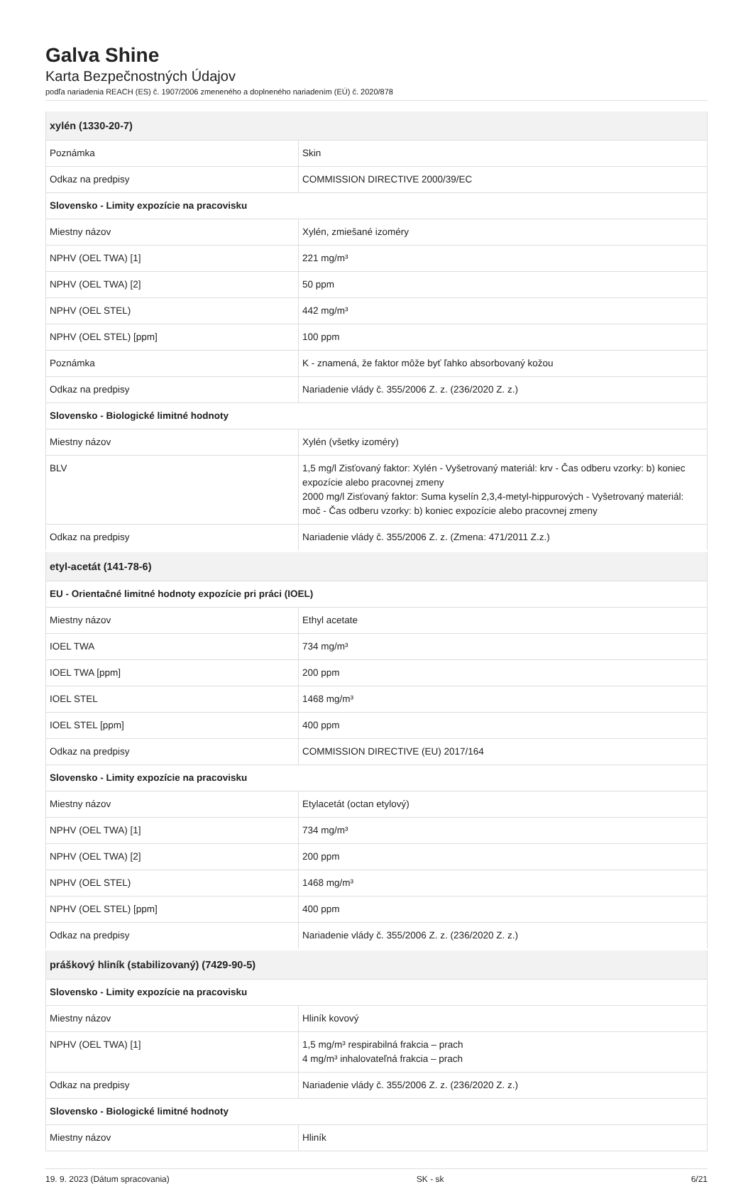Galva Shine
Karta Bezpečnostných Údajov
podľa nariadenia REACH (ES) č. 1907/2006 zmeneného a doplneného nariadením (EÚ) č. 2020/878
| xylén (1330-20-7) | |
| Poznámka | Skin |
| Odkaz na predpisy | COMMISSION DIRECTIVE 2000/39/EC |
| Slovensko - Limity expozície na pracovisku | |
| Miestny názov | Xylén, zmiešané izoméry |
| NPHV (OEL TWA) [1] | 221 mg/m³ |
| NPHV (OEL TWA) [2] | 50 ppm |
| NPHV (OEL STEL) | 442 mg/m³ |
| NPHV (OEL STEL) [ppm] | 100 ppm |
| Poznámka | K - znamená, že faktor môže byť ľahko absorbovaný kožou |
| Odkaz na predpisy | Nariadenie vlády č. 355/2006 Z. z. (236/2020 Z. z.) |
| Slovensko - Biologické limitné hodnoty | |
| Miestny názov | Xylén (všetky izoméry) |
| BLV | 1,5 mg/l Zisťovaný faktor: Xylén - Vyšetrovaný materiál: krv - Čas odberu vzorky: b) koniec expozície alebo pracovnej zmeny 2000 mg/l Zisťovaný faktor: Suma kyselín 2,3,4-metyl-hippurových - Vyšetrovaný materiál: moč - Čas odberu vzorky: b) koniec expozície alebo pracovnej zmeny |
| Odkaz na predpisy | Nariadenie vlády č. 355/2006 Z. z. (Zmena: 471/2011 Z.z.) |
| etyl-acetát (141-78-6) | |
| EU - Orientačné limitné hodnoty expozície pri práci (IOEL) | |
| Miestny názov | Ethyl acetate |
| IOEL TWA | 734 mg/m³ |
| IOEL TWA [ppm] | 200 ppm |
| IOEL STEL | 1468 mg/m³ |
| IOEL STEL [ppm] | 400 ppm |
| Odkaz na predpisy | COMMISSION DIRECTIVE (EU) 2017/164 |
| Slovensko - Limity expozície na pracovisku | |
| Miestny názov | Etylacetát (octan etylový) |
| NPHV (OEL TWA) [1] | 734 mg/m³ |
| NPHV (OEL TWA) [2] | 200 ppm |
| NPHV (OEL STEL) | 1468 mg/m³ |
| NPHV (OEL STEL) [ppm] | 400 ppm |
| Odkaz na predpisy | Nariadenie vlády č. 355/2006 Z. z. (236/2020 Z. z.) |
| práškový hliník (stabilizovaný) (7429-90-5) | |
| Slovensko - Limity expozície na pracovisku | |
| Miestny názov | Hliník kovový |
| NPHV (OEL TWA) [1] | 1,5 mg/m³ respirabilná frakcia – prach 4 mg/m³ inhalovateľná frakcia – prach |
| Odkaz na predpisy | Nariadenie vlády č. 355/2006 Z. z. (236/2020 Z. z.) |
| Slovensko - Biologické limitné hodnoty | |
| Miestny názov | Hliník |
19. 9. 2023 (Dátum spracovania) SK - sk 6/21